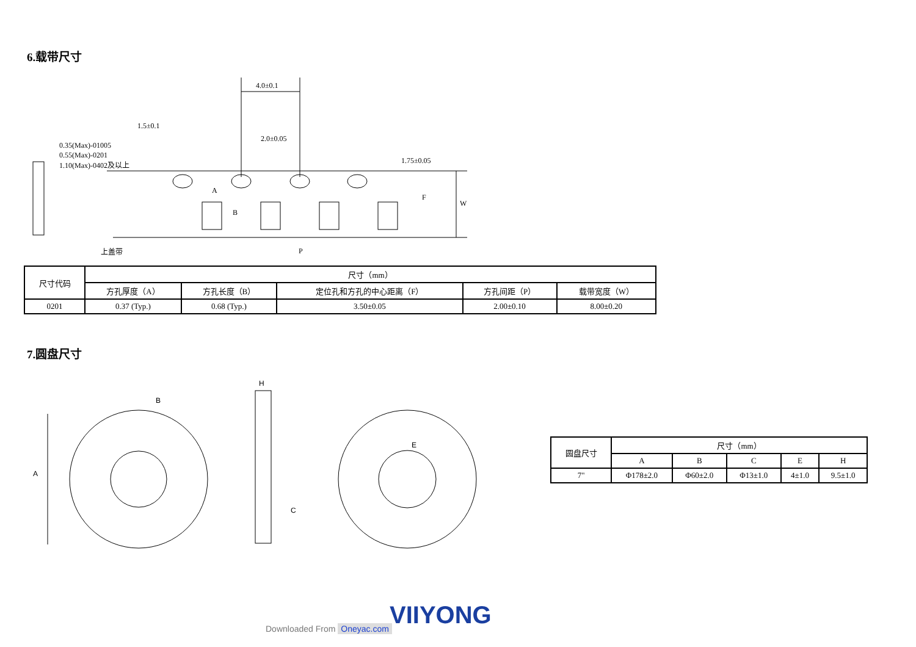6.载带尺寸
4.0±0.1
1.5±0.1
2.0±0.05
0.35(Max)-01005
0.55(Max)-0201
1.10(Max)-0402及以上
1.75±0.05
A
B
F
W
P
上盖带
| 尺寸代码 | 尺寸（mm） | | | | |
| | 方孔厚度（A） | 方孔长度（B） | 定位孔和方孔的中心距离（F） | 方孔间距（P） | 载带宽度（W） |
| 0201 | 0.37 (Typ.) | 0.68 (Typ.) | 3.50±0.05 | 2.00±0.10 | 8.00±0.20 |
7.圆盘尺寸
A
B
H
C
E
| 圆盘尺寸 | 尺寸（mm） | | | | |
| | A | B | C | E | H |
| 7" | Φ178±2.0 | Φ60±2.0 | Φ13±1.0 | 4±1.0 | 9.5±1.0 |
VIIYONG
Downloaded From Oneyac.com